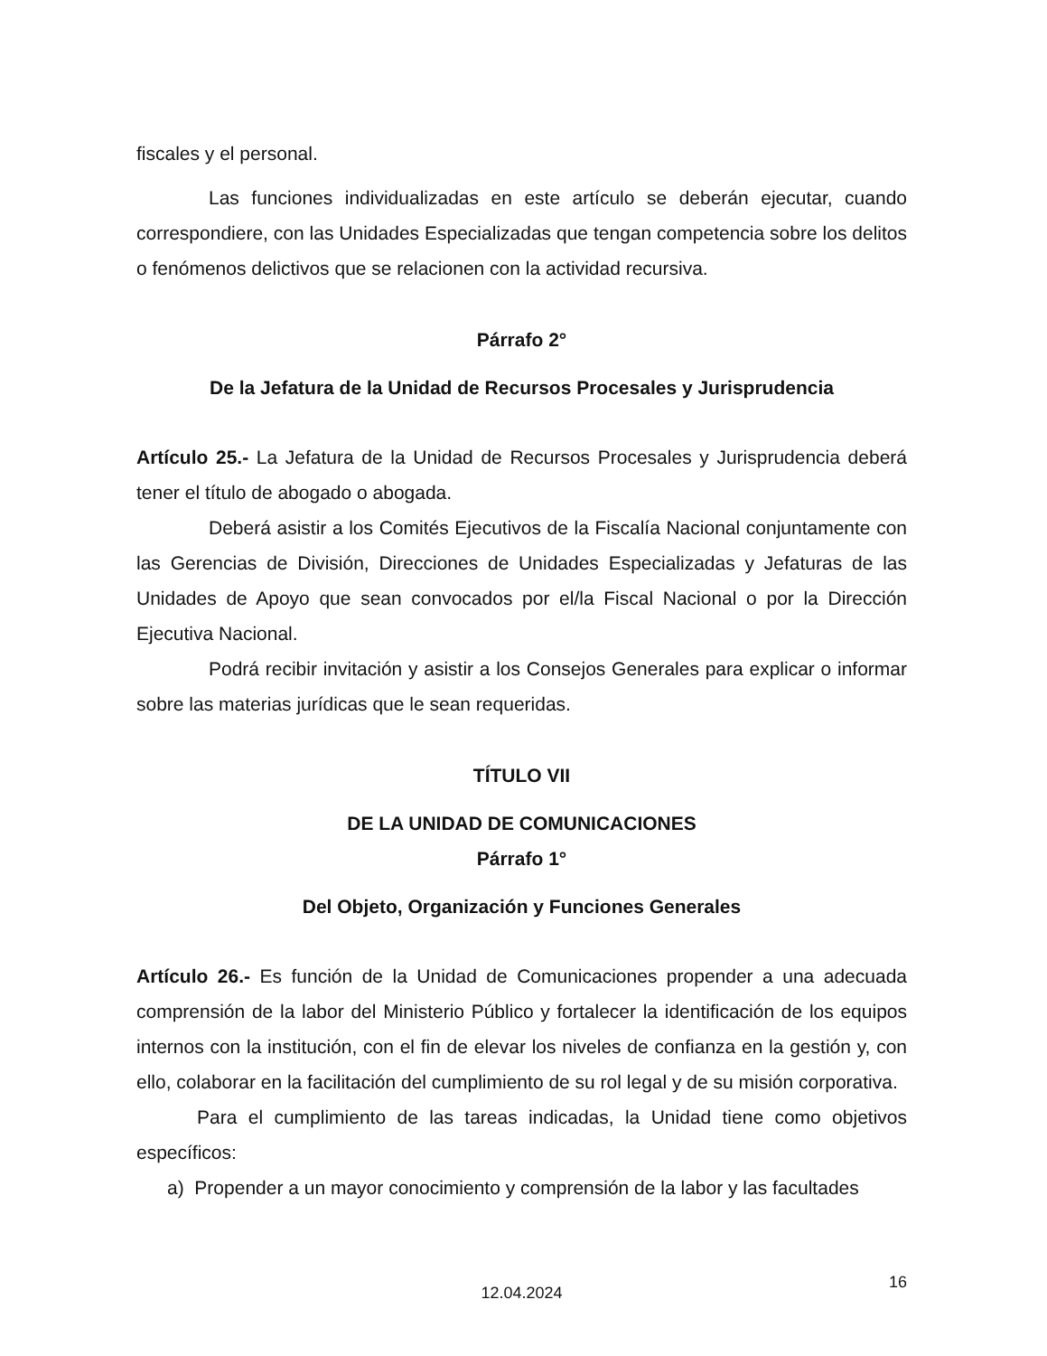fiscales y el personal.
Las funciones individualizadas en este artículo se deberán ejecutar, cuando correspondiere, con las Unidades Especializadas que tengan competencia sobre los delitos o fenómenos delictivos que se relacionen con la actividad recursiva.
Párrafo 2°
De la Jefatura de la Unidad de Recursos Procesales y Jurisprudencia
Artículo 25.- La Jefatura de la Unidad de Recursos Procesales y Jurisprudencia deberá tener el título de abogado o abogada.
Deberá asistir a los Comités Ejecutivos de la Fiscalía Nacional conjuntamente con las Gerencias de División, Direcciones de Unidades Especializadas y Jefaturas de las Unidades de Apoyo que sean convocados por el/la Fiscal Nacional o por la Dirección Ejecutiva Nacional.
Podrá recibir invitación y asistir a los Consejos Generales para explicar o informar sobre las materias jurídicas que le sean requeridas.
TÍTULO VII
DE LA UNIDAD DE COMUNICACIONES
Párrafo 1°
Del Objeto, Organización y Funciones Generales
Artículo 26.- Es función de la Unidad de Comunicaciones propender a una adecuada comprensión de la labor del Ministerio Público y fortalecer la identificación de los equipos internos con la institución, con el fin de elevar los niveles de confianza en la gestión y, con ello, colaborar en la facilitación del cumplimiento de su rol legal y de su misión corporativa.
Para el cumplimiento de las tareas indicadas, la Unidad tiene como objetivos específicos:
a) Propender a un mayor conocimiento y comprensión de la labor y las facultades
12.04.2024
16